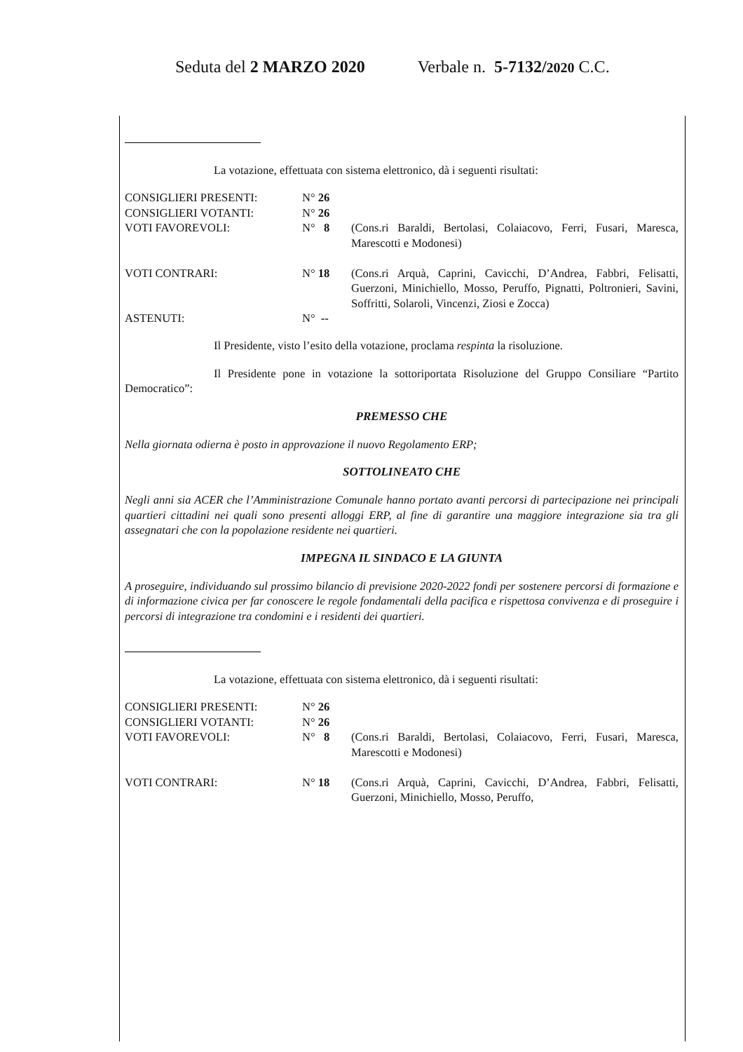Seduta del 2 MARZO 2020 Verbale n. 5-7132/2020 C.C.
La votazione, effettuata con sistema elettronico, dà i seguenti risultati:
| CONSIGLIERI PRESENTI: | N° 26 | |
| CONSIGLIERI VOTANTI: | N° 26 | |
| VOTI FAVOREVOLI: | N° 8 | (Cons.ri Baraldi, Bertolasi, Colaiacovo, Ferri, Fusari, Maresca, Marescotti e Modonesi) |
| VOTI CONTRARI: | N° 18 | (Cons.ri Arquà, Caprini, Cavicchi, D’Andrea, Fabbri, Felisatti, Guerzoni, Minichiello, Mosso, Peruffo, Pignatti, Poltronieri, Savini, Soffritti, Solaroli, Vincenzi, Ziosi e Zocca) |
| ASTENUTI: | N° -- | |
Il Presidente, visto l’esito della votazione, proclama respinta la risoluzione.
Il Presidente pone in votazione la sottoriportata Risoluzione del Gruppo Consiliare “Partito Democratico”:
PREMESSO CHE
Nella giornata odierna è posto in approvazione il nuovo Regolamento ERP;
SOTTOLINEATO CHE
Negli anni sia ACER che l’Amministrazione Comunale hanno portato avanti percorsi di partecipazione nei principali quartieri cittadini nei quali sono presenti alloggi ERP, al fine di garantire una maggiore integrazione sia tra gli assegnatari che con la popolazione residente nei quartieri.
IMPEGNA IL SINDACO E LA GIUNTA
A proseguire, individuando sul prossimo bilancio di previsione 2020-2022 fondi per sostenere percorsi di formazione e di informazione civica per far conoscere le regole fondamentali della pacifica e rispettosa convivenza e di proseguire i percorsi di integrazione tra condomini e i residenti dei quartieri.
La votazione, effettuata con sistema elettronico, dà i seguenti risultati:
| CONSIGLIERI PRESENTI: | N° 26 | |
| CONSIGLIERI VOTANTI: | N° 26 | |
| VOTI FAVOREVOLI: | N° 8 | (Cons.ri Baraldi, Bertolasi, Colaiacovo, Ferri, Fusari, Maresca, Marescotti e Modonesi) |
| VOTI CONTRARI: | N° 18 | (Cons.ri Arquà, Caprini, Cavicchi, D’Andrea, Fabbri, Felisatti, Guerzoni, Minichiello, Mosso, Peruffo, |